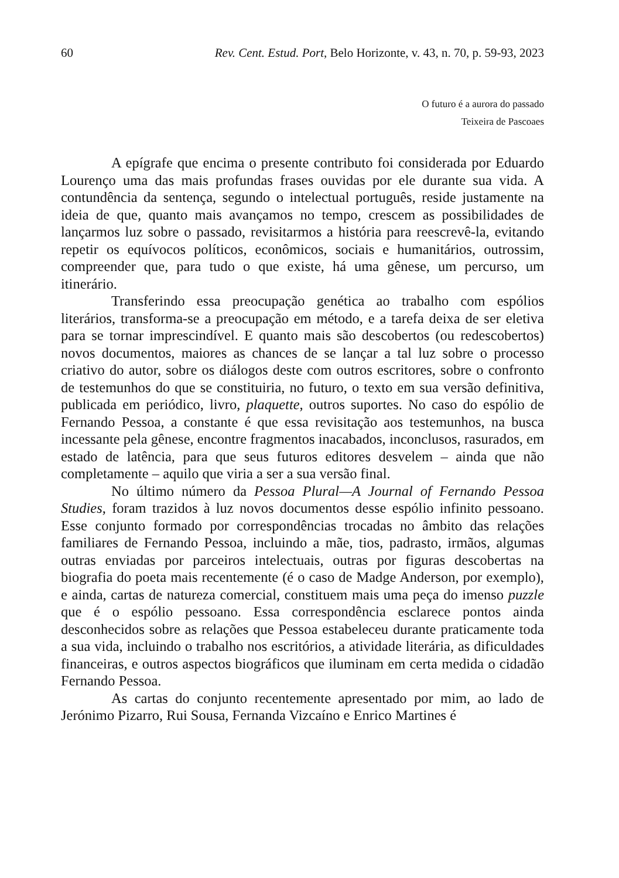60 Rev. Cent. Estud. Port, Belo Horizonte, v. 43, n. 70, p. 59-93, 2023
O futuro é a aurora do passado
Teixeira de Pascoaes
A epígrafe que encima o presente contributo foi considerada por Eduardo Lourenço uma das mais profundas frases ouvidas por ele durante sua vida. A contundência da sentença, segundo o intelectual português, reside justamente na ideia de que, quanto mais avançamos no tempo, crescem as possibilidades de lançarmos luz sobre o passado, revisitarmos a história para reescrevê-la, evitando repetir os equívocos políticos, econômicos, sociais e humanitários, outrossim, compreender que, para tudo o que existe, há uma gênese, um percurso, um itinerário.
Transferindo essa preocupação genética ao trabalho com espólios literários, transforma-se a preocupação em método, e a tarefa deixa de ser eletiva para se tornar imprescindível. E quanto mais são descobertos (ou redescobertos) novos documentos, maiores as chances de se lançar a tal luz sobre o processo criativo do autor, sobre os diálogos deste com outros escritores, sobre o confronto de testemunhos do que se constituiria, no futuro, o texto em sua versão definitiva, publicada em periódico, livro, plaquette, outros suportes. No caso do espólio de Fernando Pessoa, a constante é que essa revisitação aos testemunhos, na busca incessante pela gênese, encontre fragmentos inacabados, inconclusos, rasurados, em estado de latência, para que seus futuros editores desvelem – ainda que não completamente – aquilo que viria a ser a sua versão final.
No último número da Pessoa Plural—A Journal of Fernando Pessoa Studies, foram trazidos à luz novos documentos desse espólio infinito pessoano. Esse conjunto formado por correspondências trocadas no âmbito das relações familiares de Fernando Pessoa, incluindo a mãe, tios, padrasto, irmãos, algumas outras enviadas por parceiros intelectuais, outras por figuras descobertas na biografia do poeta mais recentemente (é o caso de Madge Anderson, por exemplo), e ainda, cartas de natureza comercial, constituem mais uma peça do imenso puzzle que é o espólio pessoano. Essa correspondência esclarece pontos ainda desconhecidos sobre as relações que Pessoa estabeleceu durante praticamente toda a sua vida, incluindo o trabalho nos escritórios, a atividade literária, as dificuldades financeiras, e outros aspectos biográficos que iluminam em certa medida o cidadão Fernando Pessoa.
As cartas do conjunto recentemente apresentado por mim, ao lado de Jerónimo Pizarro, Rui Sousa, Fernanda Vizcaíno e Enrico Martines é